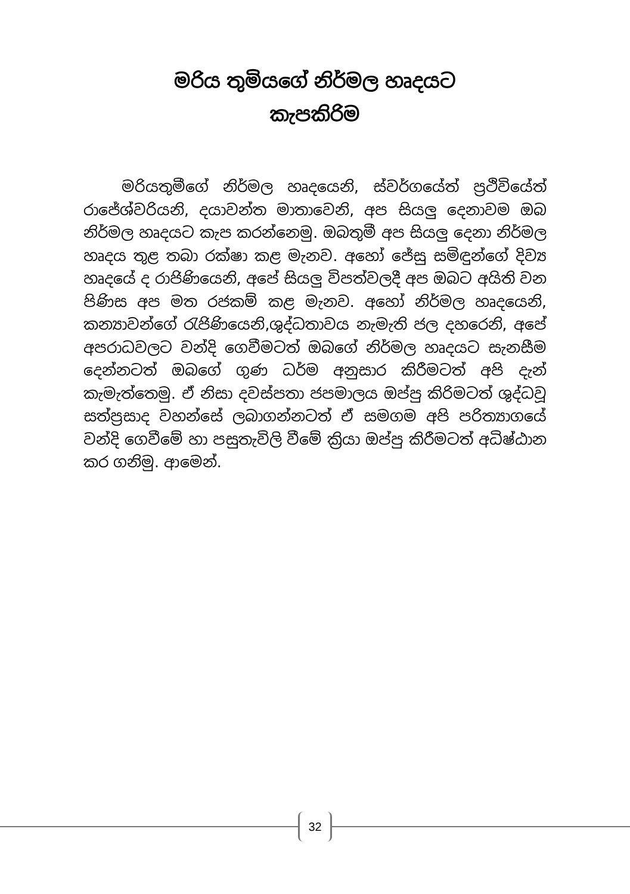මරිය තුමියගේ නිර්මල හෘදයට
කැපකිරිම
මරියතුමීගේ නිර්මල හෘදයෙනි, ස්වර්ගයේත් ප්‍රථිවියේත් රාජේශ්වරියනි, දයාවන්ත මාතාවෙනි, අප සියලු දෙනාවම ඔබ නිර්මල හෘදයට කැප කරන්නෙමු. ඔබතුමී අප සියලු දෙනා නිර්මල හෘදය තුළ තබා රක්ෂා කළ මැනව. අහෝ ජේසු සමිඳුන්ගේ දිව්‍ය හෘදයේ ද රාජිණියෙනි, අපේ සියලු විපත්වලදී අප ඔබට අයිති වන පිණිස අප මත රජකම් කළ මැනව. අහෝ නිර්මල හෘදයෙනි, කන්‍යාවන්ගේ රැජිණියෙනි,ශුද්ධතාවය නැමැති ජල දහරෙනි, අපේ අපරාධවලට වන්දි ගෙවීමටත් ඔබගේ නිර්මල හෘදයට සැනසීම දෙන්නටත් ඔබගේ ගුණ ධර්ම අනුසාර කිරීමටත් අපි දැන් කැමැත්තෙමු. ඒ නිසා දවස්පතා ජපමාලය ඔප්පු කිරිමටත් ශුද්ධවූ සත්ප්‍රසාද වහන්සේ ලබාගන්නටත් ඒ සමගම අපි පරිත්‍යාගයේ වන්දි ගෙවීමේ හා පසුතැවිලි වීමේ ක්‍රියා ඔප්පු කිරීමටත් අධිෂ්ඨාන කර ගනිමු. ආමෙන්.
32